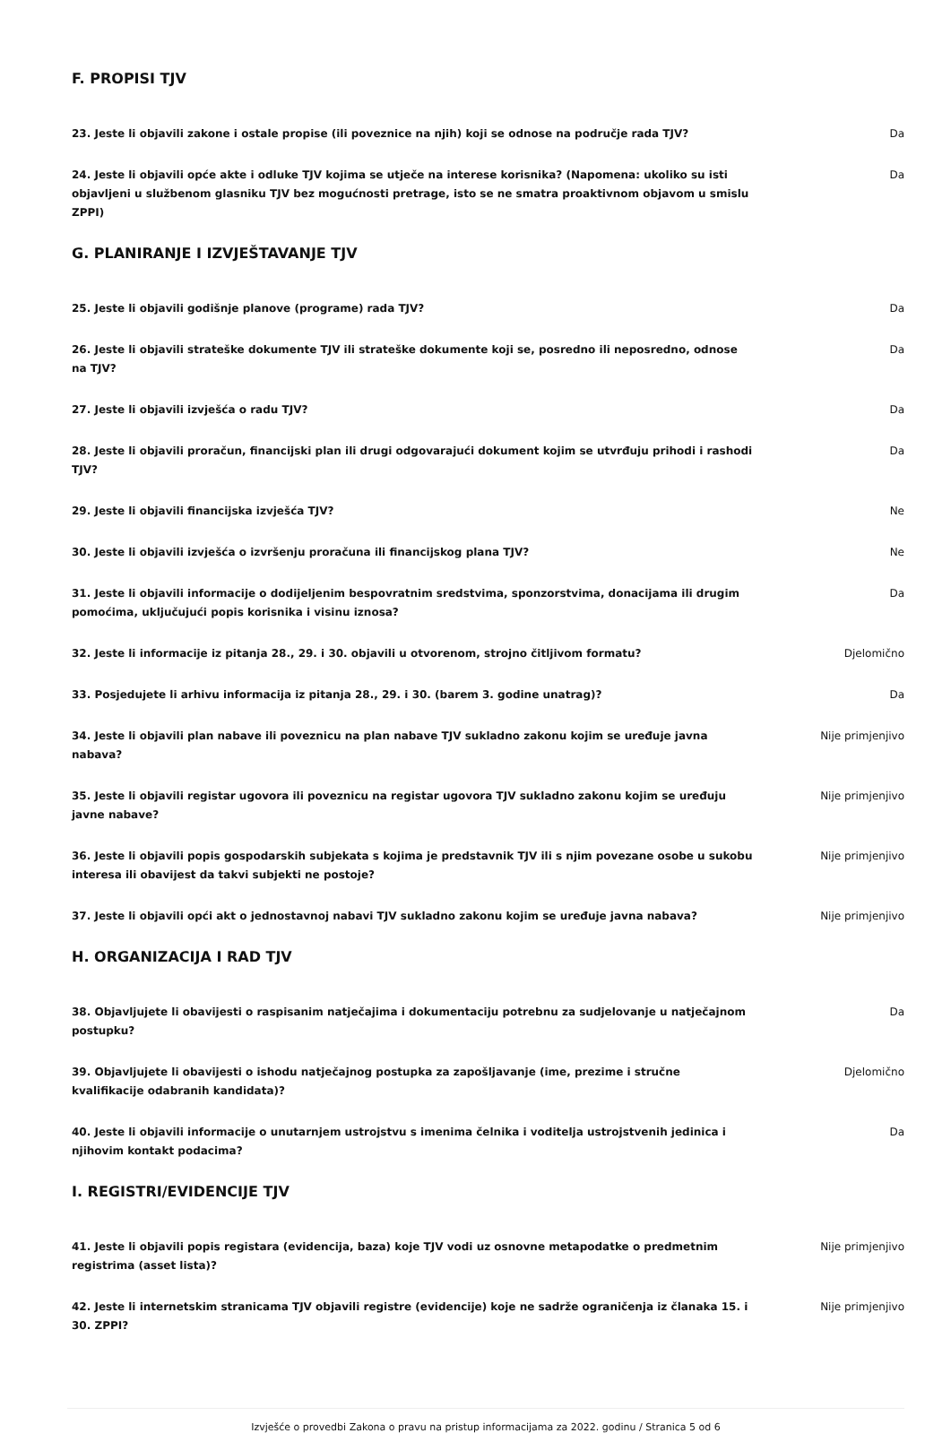F. PROPISI TJV
| 23. Jeste li objavili zakone i ostale propise (ili poveznice na njih) koji se odnose na područje rada TJV? | Da |
| 24. Jeste li objavili opće akte i odluke TJV kojima se utječe na interese korisnika? (Napomena: ukoliko su isti objavljeni u službenom glasniku TJV bez mogućnosti pretrage, isto se ne smatra proaktivnom objavom u smislu ZPPI) | Da |
G. PLANIRANJE I IZVJEŠTAVANJE TJV
| 25. Jeste li objavili godišnje planove (programe) rada TJV? | Da |
| 26. Jeste li objavili strateške dokumente TJV ili strateške dokumente koji se, posredno ili neposredno, odnose na TJV? | Da |
| 27. Jeste li objavili izvješća o radu TJV? | Da |
| 28. Jeste li objavili proračun, financijski plan ili drugi odgovarajući dokument kojim se utvrđuju prihodi i rashodi TJV? | Da |
| 29. Jeste li objavili financijska izvješća TJV? | Ne |
| 30. Jeste li objavili izvješća o izvršenju proračuna ili financijskog plana TJV? | Ne |
| 31. Jeste li objavili informacije o dodijeljenim bespovratnim sredstvima, sponzorstvima, donacijama ili drugim pomoćima, uključujući popis korisnika i visinu iznosa? | Da |
| 32. Jeste li informacije iz pitanja 28., 29. i 30. objavili u otvorenom, strojno čitljivom formatu? | Djelomično |
| 33. Posjedujete li arhivu informacija iz pitanja 28., 29. i 30. (barem 3. godine unatrag)? | Da |
| 34. Jeste li objavili plan nabave ili poveznicu na plan nabave TJV sukladno zakonu kojim se uređuje javna nabava? | Nije primjenjivo |
| 35. Jeste li objavili registar ugovora ili poveznicu na registar ugovora TJV sukladno zakonu kojim se uređuju javne nabave? | Nije primjenjivo |
| 36. Jeste li objavili popis gospodarskih subjekata s kojima je predstavnik TJV ili s njim povezane osobe u sukobu interesa ili obavijest da takvi subjekti ne postoje? | Nije primjenjivo |
| 37. Jeste li objavili opći akt o jednostavnoj nabavi TJV sukladno zakonu kojim se uređuje javna nabava? | Nije primjenjivo |
H. ORGANIZACIJA I RAD TJV
| 38. Objavljujete li obavijesti o raspisanim natječajima i dokumentaciju potrebnu za sudjelovanje u natječajnom postupku? | Da |
| 39. Objavljujete li obavijesti o ishodu natječajnog postupka za zapošljavanje (ime, prezime i stručne kvalifikacije odabranih kandidata)? | Djelomično |
| 40. Jeste li objavili informacije o unutarnjem ustrojstvu s imenima čelnika i voditelja ustrojstvenih jedinica i njihovim kontakt podacima? | Da |
I. REGISTRI/EVIDENCIJE TJV
| 41. Jeste li objavili popis registara (evidencija, baza) koje TJV vodi uz osnovne metapodatke o predmetnim registrima (asset lista)? | Nije primjenjivo |
| 42. Jeste li internetskim stranicama TJV objavili registre (evidencije) koje ne sadrže ograničenja iz članaka 15. i 30. ZPPI? | Nije primjenjivo |
Izvješće o provedbi Zakona o pravu na pristup informacijama za 2022. godinu / Stranica 5 od 6